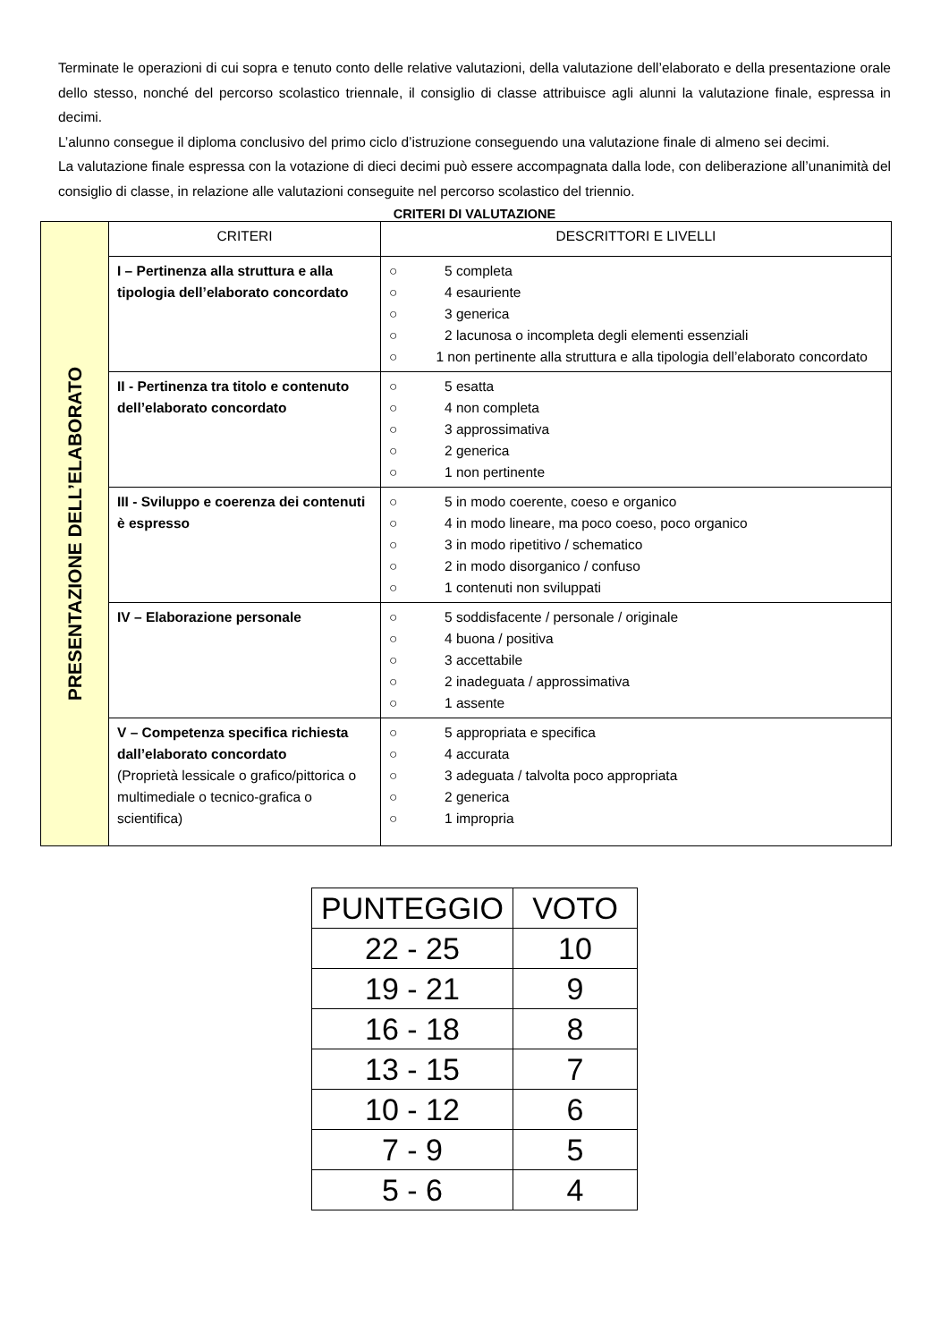Terminate le operazioni di cui sopra e tenuto conto delle relative valutazioni, della valutazione dell’elaborato e della presentazione orale dello stesso, nonché del percorso scolastico triennale, il consiglio di classe attribuisce agli alunni la valutazione finale, espressa in decimi.
L’alunno consegue il diploma conclusivo del primo ciclo d’istruzione conseguendo una valutazione finale di almeno sei decimi.
La valutazione finale espressa con la votazione di dieci decimi può essere accompagnata dalla lode, con deliberazione all’unanimità del consiglio di classe, in relazione alle valutazioni conseguite nel percorso scolastico del triennio.
CRITERI DI VALUTAZIONE
| PRESENTAZIONE DELL’ELABORATO | CRITERI | DESCRITTORI E LIVELLI |
| | I – Pertinenza alla struttura e alla tipologia dell’elaborato concordato | ○ 5 completa ○ 4 esauriente ○ 3 generica ○ 2 lacunosa o incompleta degli elementi essenziali ○ 1 non pertinente alla struttura e alla tipologia dell’elaborato concordato |
| | II - Pertinenza tra titolo e contenuto dell’elaborato concordato | ○ 5 esatta ○ 4 non completa ○ 3 approssimativa ○ 2 generica ○ 1 non pertinente |
| | III - Sviluppo e coerenza dei contenuti è espresso | ○ 5 in modo coerente, coeso e organico ○ 4 in modo lineare, ma poco coeso, poco organico ○ 3 in modo ripetitivo / schematico ○ 2 in modo disorganico / confuso ○ 1 contenuti non sviluppati |
| | IV – Elaborazione personale | ○ 5 soddisfacente / personale / originale ○ 4 buona / positiva ○ 3 accettabile ○ 2 inadeguata / approssimativa ○ 1 assente |
| | V – Competenza specifica richiesta dall’elaborato concordato (Proprietà lessicale o grafico/pittorica o multimediale o tecnico-grafica o scientifica) | ○ 5 appropriata e specifica ○ 4 accurata ○ 3 adeguata / talvolta poco appropriata ○ 2 generica ○ 1 impropria |
| PUNTEGGIO | VOTO |
| --- | --- |
| 22 - 25 | 10 |
| 19 - 21 | 9 |
| 16 - 18 | 8 |
| 13 - 15 | 7 |
| 10 - 12 | 6 |
| 7 - 9 | 5 |
| 5 - 6 | 4 |